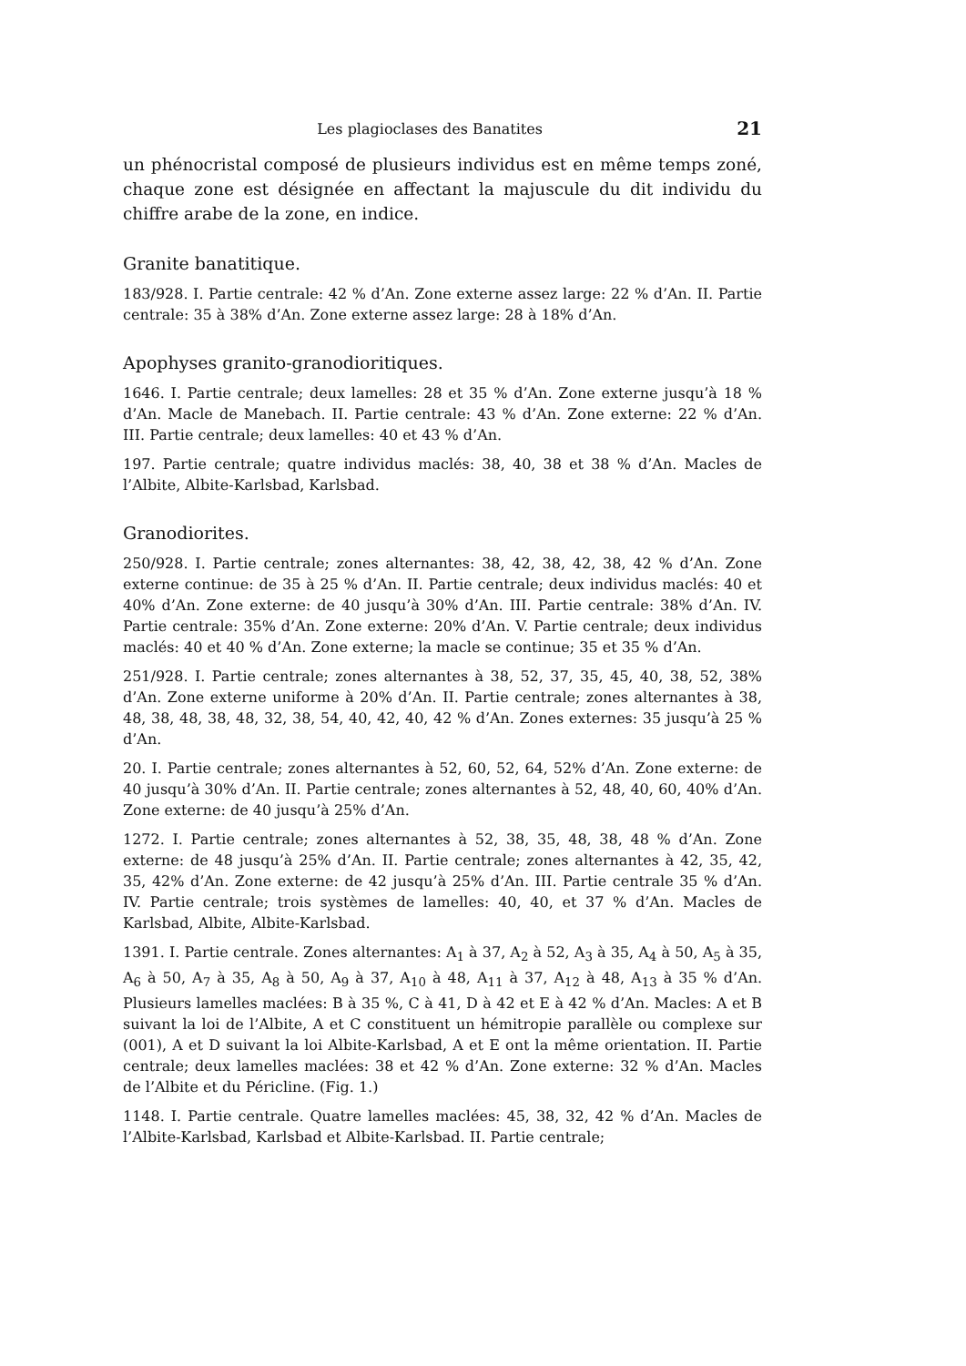Les plagioclases des Banatites 21
un phénocristal composé de plusieurs individus est en même temps zoné, chaque zone est désignée en affectant la majuscule du dit individu du chiffre arabe de la zone, en indice.
Granite banatitique.
183/928. I. Partie centrale: 42 % d’An. Zone externe assez large: 22 % d’An. II. Partie centrale: 35 à 38% d’An. Zone externe assez large: 28 à 18% d’An.
Apophyses granito-granodioritiques.
1646. I. Partie centrale; deux lamelles: 28 et 35 % d’An. Zone externe jusqu’à 18 % d’An. Macle de Manebach. II. Partie centrale: 43 % d’An. Zone externe: 22 % d’An. III. Partie centrale; deux lamelles: 40 et 43 % d’An.
197. Partie centrale; quatre individus maclés: 38, 40, 38 et 38 % d’An. Macles de l’Albite, Albite-Karlsbad, Karlsbad.
Granodiorites.
250/928. I. Partie centrale; zones alternantes: 38, 42, 38, 42, 38, 42 % d’An. Zone externe continue: de 35 à 25 % d’An. II. Partie centrale; deux individus maclés: 40 et 40% d’An. Zone externe: de 40 jusqu’à 30% d’An. III. Partie centrale: 38% d’An. IV. Partie centrale: 35% d’An. Zone externe: 20% d’An. V. Partie centrale; deux individus maclés: 40 et 40 % d’An. Zone externe; la macle se continue; 35 et 35 % d’An.
251/928. I. Partie centrale; zones alternantes à 38, 52, 37, 35, 45, 40, 38, 52, 38% d’An. Zone externe uniforme à 20% d’An. II. Partie centrale; zones alternantes à 38, 48, 38, 48, 38, 48, 32, 38, 54, 40, 42, 40, 42 % d’An. Zones externes: 35 jusqu’à 25 % d’An.
20. I. Partie centrale; zones alternantes à 52, 60, 52, 64, 52% d’An. Zone externe: de 40 jusqu’à 30% d’An. II. Partie centrale; zones alternantes à 52, 48, 40, 60, 40% d’An. Zone externe: de 40 jusqu’à 25% d’An.
1272. I. Partie centrale; zones alternantes à 52, 38, 35, 48, 38, 48 % d’An. Zone externe: de 48 jusqu’à 25% d’An. II. Partie centrale; zones alternantes à 42, 35, 42, 35, 42% d’An. Zone externe: de 42 jusqu’à 25% d’An. III. Partie centrale 35 % d’An. IV. Partie centrale; trois systèmes de lamelles: 40, 40, et 37 % d’An. Macles de Karlsbad, Albite, Albite-Karlsbad.
1391. I. Partie centrale. Zones alternantes: A<sub>1</sub> à 37, A<sub>2</sub> à 52, A<sub>3</sub> à 35, A<sub>4</sub> à 50, A<sub>5</sub> à 35, A<sub>6</sub> à 50, A<sub>7</sub> à 35, A<sub>8</sub> à 50, A<sub>9</sub> à 37, A<sub>10</sub> à 48, A<sub>11</sub> à 37, A<sub>12</sub> à 48, A<sub>13</sub> à 35 % d’An. Plusieurs lamelles maclées: B à 35 %, C à 41, D à 42 et E à 42 % d’An. Macles: A et B suivant la loi de l’Albite, A et C constituent un hémitropie parallèle ou complexe sur (001), A et D suivant la loi Albite-Karlsbad, A et E ont la même orientation. II. Partie centrale; deux lamelles maclées: 38 et 42 % d’An. Zone externe: 32 % d’An. Macles de l’Albite et du Péricline. (Fig. 1.)
1148. I. Partie centrale. Quatre lamelles maclées: 45, 38, 32, 42 % d’An. Macles de l’Albite-Karlsbad, Karlsbad et Albite-Karlsbad. II. Partie centrale;